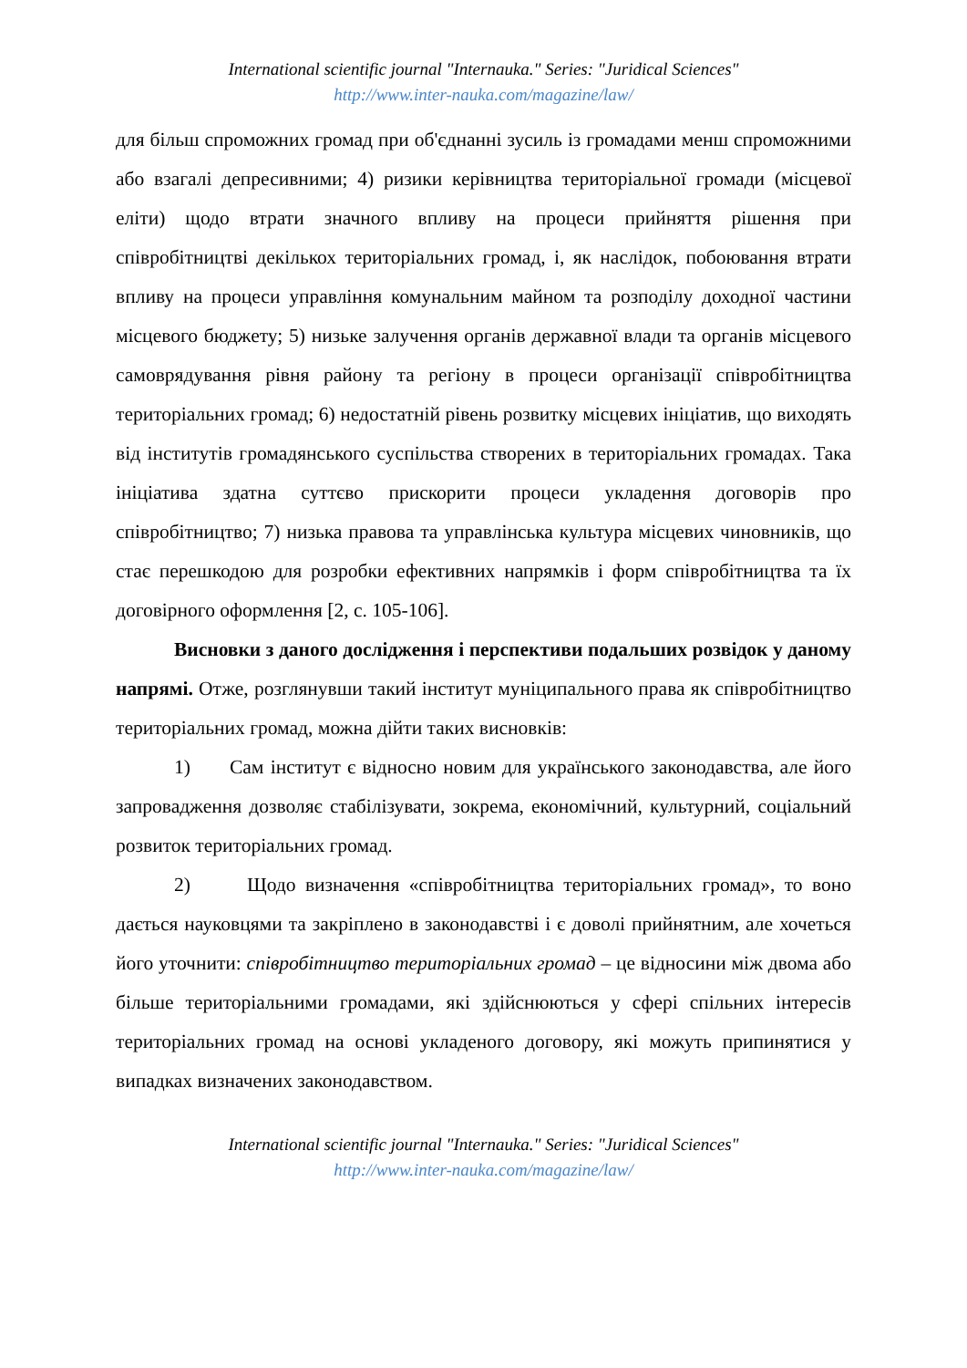International scientific journal "Internauka." Series: "Juridical Sciences"
http://www.inter-nauka.com/magazine/law/
для більш спроможних громад при об'єднанні зусиль із громадами менш спроможними або взагалі депресивними; 4) ризики керівництва територіальної громади (місцевої еліти) щодо втрати значного впливу на процеси прийняття рішення при співробітництві декількох територіальних громад, і, як наслідок, побоювання втрати впливу на процеси управління комунальним майном та розподілу доходної частини місцевого бюджету; 5) низьке залучення органів державної влади та органів місцевого самоврядування рівня району та регіону в процеси організації співробітництва територіальних громад; 6) недостатній рівень розвитку місцевих ініціатив, що виходять від інститутів громадянського суспільства створених в територіальних громадах. Така ініціатива здатна суттєво прискорити процеси укладення договорів про співробітництво; 7) низька правова та управлінська культура місцевих чиновників, що стає перешкодою для розробки ефективних напрямків і форм співробітництва та їх договірного оформлення [2, с. 105-106].
Висновки з даного дослідження і перспективи подальших розвідок у даному напрямі. Отже, розглянувши такий інститут муніципального права як співробітництво територіальних громад, можна дійти таких висновків:
1) Сам інститут є відносно новим для українського законодавства, але його запровадження дозволяє стабілізувати, зокрема, економічний, культурний, соціальний розвиток територіальних громад.
2) Щодо визначення «співробітництва територіальних громад», то воно дається науковцями та закріплено в законодавстві і є доволі прийнятним, але хочеться його уточнити: співробітництво територіальних громад – це відносини між двома або більше територіальними громадами, які здійснюються у сфері спільних інтересів територіальних громад на основі укладеного договору, які можуть припинятися у випадках визначених законодавством.
International scientific journal "Internauka." Series: "Juridical Sciences"
http://www.inter-nauka.com/magazine/law/